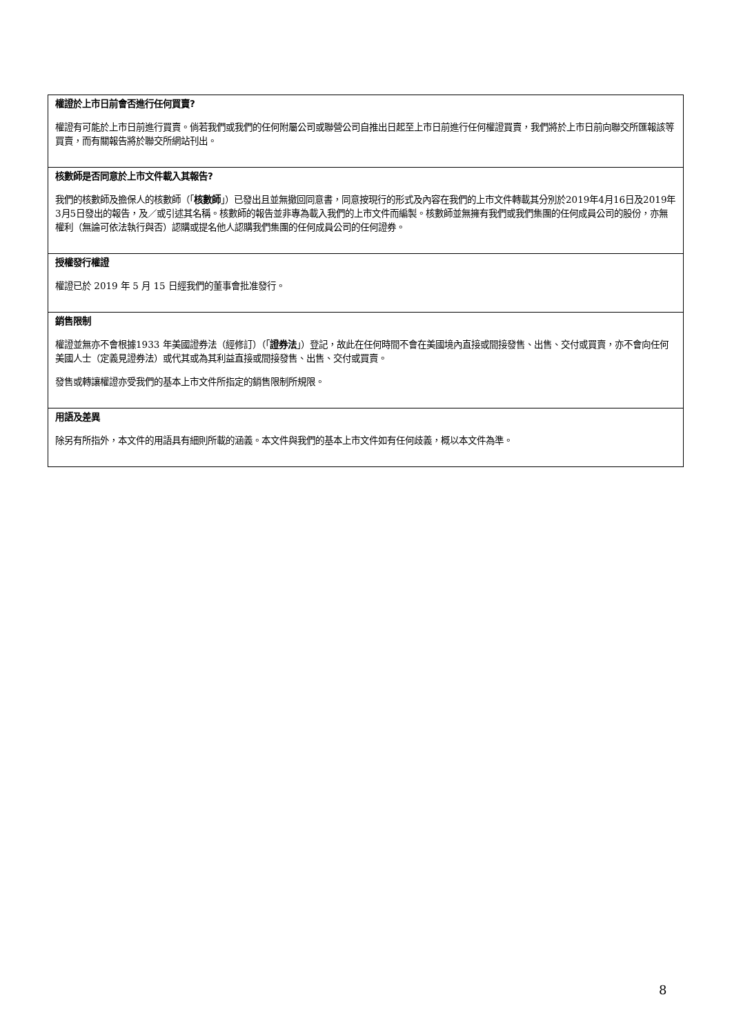權證於上市日前會否進行任何買賣?
權證有可能於上市日前進行買賣。倘若我們或我們的任何附屬公司或聯營公司自推出日起至上市日前進行任何權證買賣，我們將於上市日前向聯交所匯報該等買賣，而有關報告將於聯交所網站刊出。
核數師是否同意於上市文件載入其報告?
我們的核數師及擔保人的核數師（「核數師」）已發出且並無撤回同意書，同意按現行的形式及內容在我們的上市文件轉載其分別於2019年4月16日及2019年3月5日發出的報告，及／或引述其名稱。核數師的報告並非專為載入我們的上市文件而編製。核數師並無擁有我們或我們集團的任何成員公司的股份，亦無權利（無論可依法執行與否）認購或提名他人認購我們集團的任何成員公司的任何證券。
授權發行權證
權證已於 2019 年 5 月 15 日經我們的董事會批准發行。
銷售限制
權證並無亦不會根據1933 年美國證券法（經修訂）（「證券法」）登記，故此在任何時間不會在美國境內直接或間接發售、出售、交付或買賣，亦不會向任何美國人士（定義見證券法）或代其或為其利益直接或間接發售、出售、交付或買賣。
發售或轉讓權證亦受我們的基本上市文件所指定的銷售限制所規限。
用語及差異
除另有所指外，本文件的用語具有細則所載的涵義。本文件與我們的基本上市文件如有任何歧義，概以本文件為準。
8